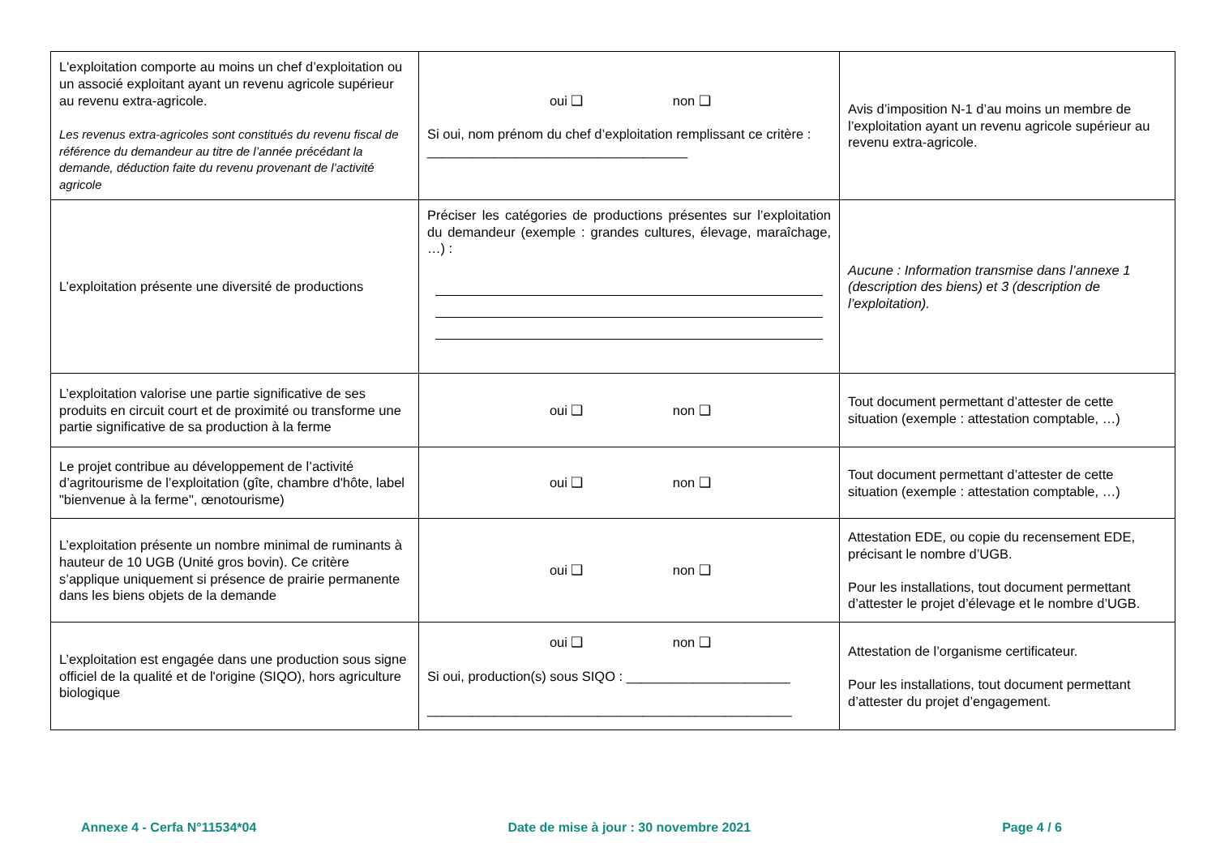| L'exploitation comporte au moins un chef d’exploitation ou un associé exploitant ayant un revenu agricole supérieur au revenu extra-agricole. Les revenus extra-agricoles sont constitués du revenu fiscal de référence du demandeur au titre de l’année précédant la demande, déduction faite du revenu provenant de l’activité agricole | oui ❑ non ❑ Si oui, nom prénom du chef d’exploitation remplissant ce critère : ___________________________________ | Avis d’imposition N-1 d’au moins un membre de l’exploitation ayant un revenu agricole supérieur au revenu extra-agricole. |
| L’exploitation présente une diversité de productions | Préciser les catégories de productions présentes sur l’exploitation du demandeur (exemple : grandes cultures, élevage, maraîchage, …) : | Aucune : Information transmise dans l’annexe 1 (description des biens) et 3 (description de l’exploitation). |
| L’exploitation valorise une partie significative de ses produits en circuit court et de proximité ou transforme une partie significative de sa production à la ferme | oui ❑ non ❑ | Tout document permettant d’attester de cette situation (exemple : attestation comptable, …) |
| Le projet contribue au développement de l’activité d’agritourisme de l’exploitation (gîte, chambre d'hôte, label "bienvenue à la ferme", œnotourisme) | oui ❑ non ❑ | Tout document permettant d’attester de cette situation (exemple : attestation comptable, …) |
| L’exploitation présente un nombre minimal de ruminants à hauteur de 10 UGB (Unité gros bovin). Ce critère s’applique uniquement si présence de prairie permanente dans les biens objets de la demande | oui ❑ non ❑ | Attestation EDE, ou copie du recensement EDE, précisant le nombre d’UGB. Pour les installations, tout document permettant d’attester le projet d’élevage et le nombre d’UGB. |
| L’exploitation est engagée dans une production sous signe officiel de la qualité et de l'origine (SIQO), hors agriculture biologique | oui ❑ non ❑ Si oui, production(s) sous SIQO : ______________________ _________________________________________________ | Attestation de l’organisme certificateur. Pour les installations, tout document permettant d’attester du projet d’engagement. |
Annexe 4 - Cerfa N°11534*04 Date de mise à jour : 30 novembre 2021 Page 4 / 6